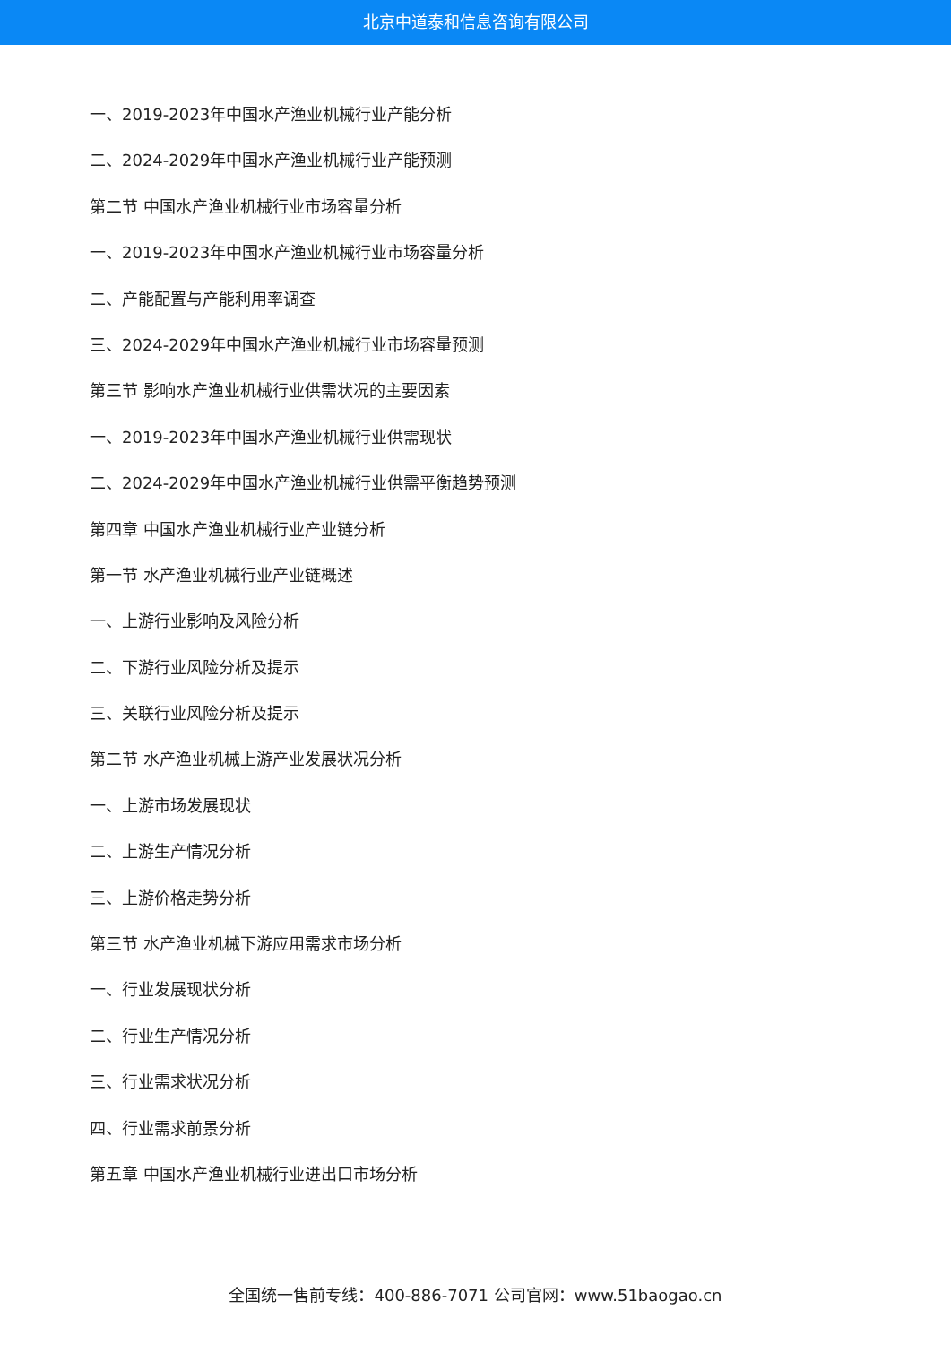北京中道泰和信息咨询有限公司
一、2019-2023年中国水产渔业机械行业产能分析
二、2024-2029年中国水产渔业机械行业产能预测
第二节 中国水产渔业机械行业市场容量分析
一、2019-2023年中国水产渔业机械行业市场容量分析
二、产能配置与产能利用率调查
三、2024-2029年中国水产渔业机械行业市场容量预测
第三节 影响水产渔业机械行业供需状况的主要因素
一、2019-2023年中国水产渔业机械行业供需现状
二、2024-2029年中国水产渔业机械行业供需平衡趋势预测
第四章 中国水产渔业机械行业产业链分析
第一节 水产渔业机械行业产业链概述
一、上游行业影响及风险分析
二、下游行业风险分析及提示
三、关联行业风险分析及提示
第二节 水产渔业机械上游产业发展状况分析
一、上游市场发展现状
二、上游生产情况分析
三、上游价格走势分析
第三节 水产渔业机械下游应用需求市场分析
一、行业发展现状分析
二、行业生产情况分析
三、行业需求状况分析
四、行业需求前景分析
第五章 中国水产渔业机械行业进出口市场分析
全国统一售前专线：400-886-7071 公司官网：www.51baogao.cn